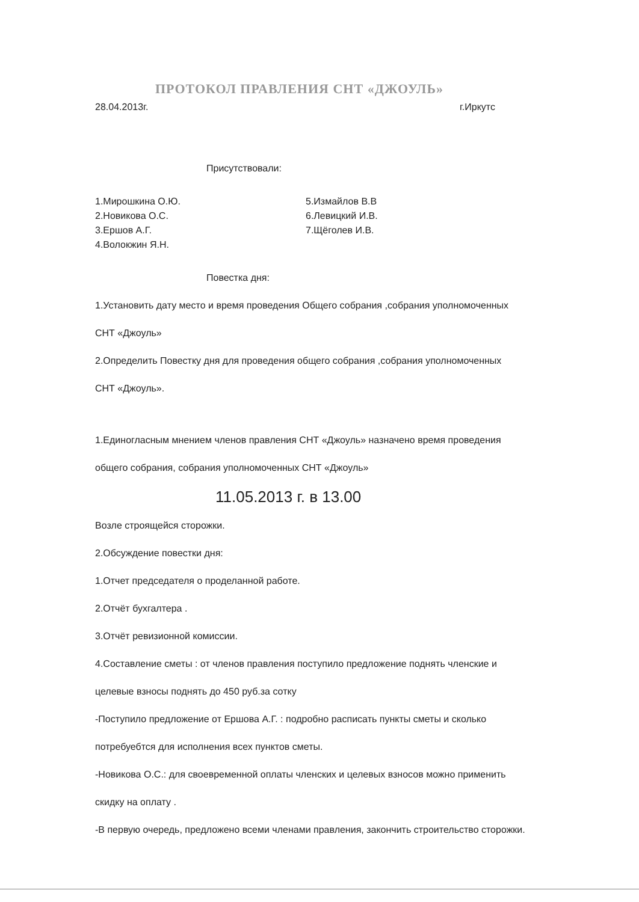ПРОТОКОЛ ПРАВЛЕНИЯ СНТ «ДЖОУЛЬ»
28.04.2013г. г.Иркутс
Присутствовали:
1.Мирошкина О.Ю.
2.Новикова О.С.
3.Ершов А.Г.
4.Волокжин Я.Н.
5.Измайлов В.В
6.Левицкий И.В.
7.Щёголев И.В.
Повестка дня:
1.Установить дату место и время проведения Общего собрания ,собрания уполномоченных
СНТ «Джоуль»
2.Определить Повестку дня для проведения общего собрания ,собрания уполномоченных
СНТ «Джоуль».
1.Единогласным мнением членов правления СНТ «Джоуль» назначено время проведения
общего собрания, собрания уполномоченных СНТ «Джоуль»
11.05.2013 г. в 13.00
Возле строящейся сторожки.
2.Обсуждение повестки дня:
1.Отчет председателя о проделанной работе.
2.Отчёт бухгалтера .
3.Отчёт ревизионной комиссии.
4.Составление сметы : от членов правления поступило предложение поднять членские и
целевые взносы поднять до 450 руб.за сотку
-Поступило предложение от Ершова А.Г. : подробно расписать пункты сметы и сколько
потребуебтся для исполнения всех пунктов сметы.
-Новикова О.С.: для своевременной оплаты членских и целевых взносов можно применить
скидку на оплату .
-В первую очередь, предложено всеми членами правления, закончить строительство сторожки.